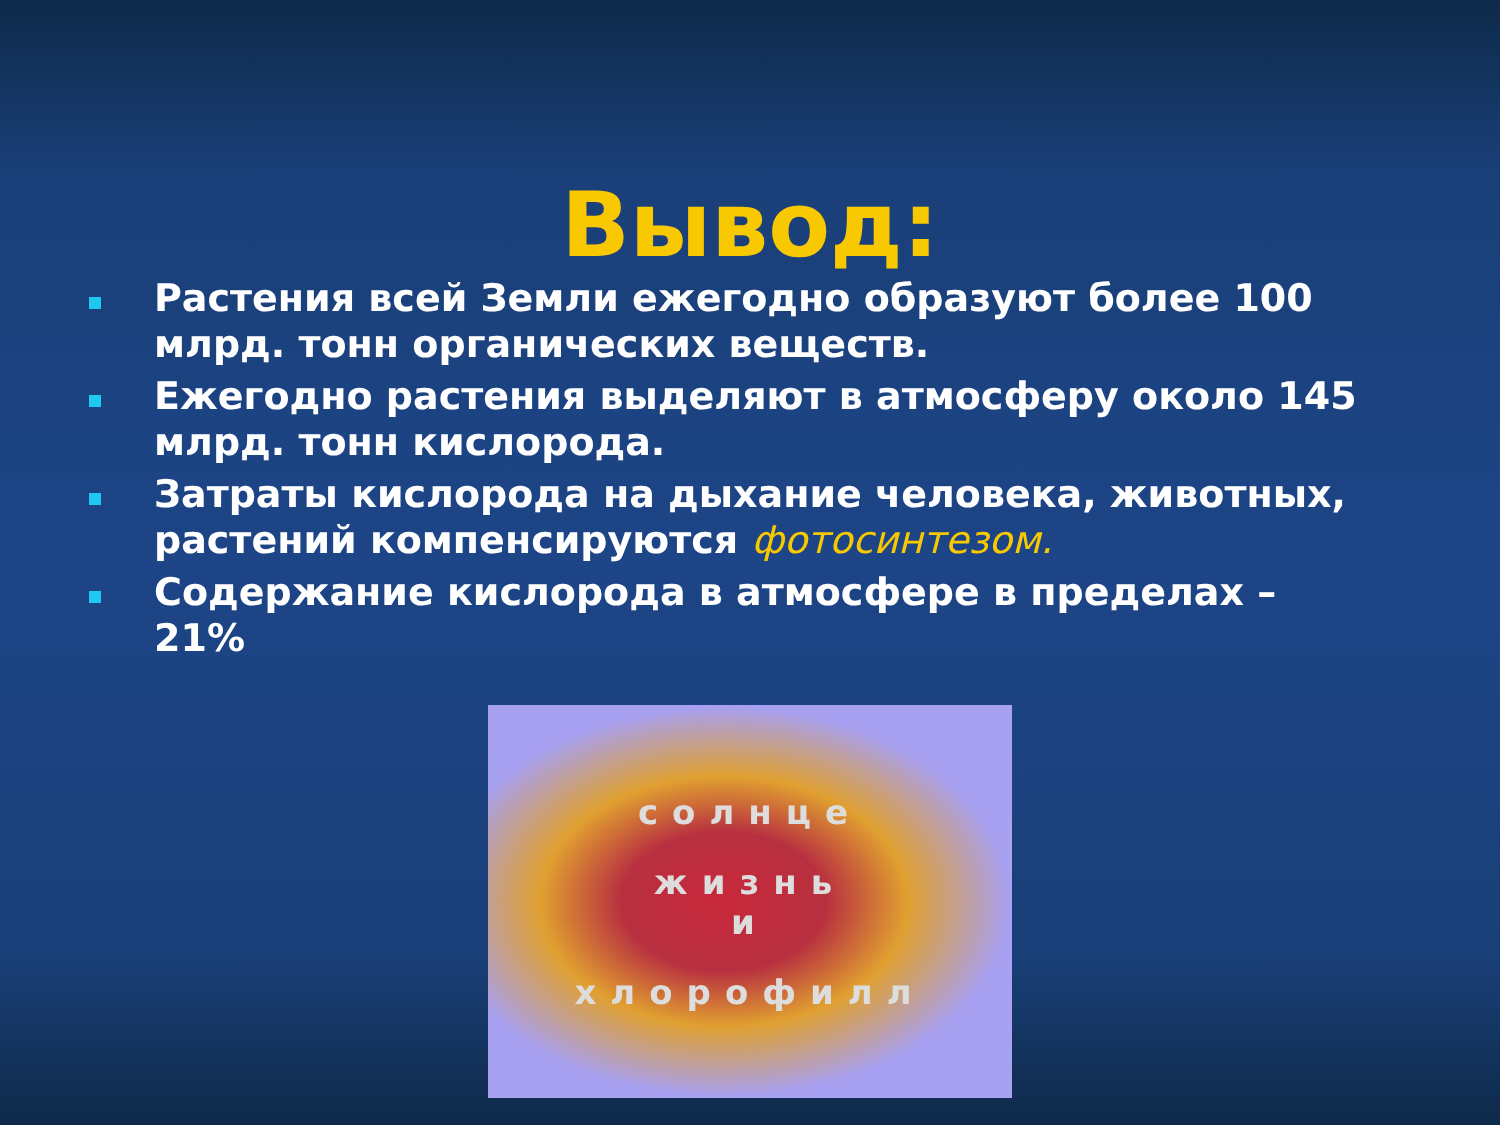Вывод:
Растения всей Земли ежегодно образуют более 100 млрд. тонн органических веществ.
Ежегодно растения выделяют в атмосферу около 145 млрд. тонн кислорода.
Затраты кислорода на дыхание человека, животных, растений компенсируются фотосинтезом.
Содержание кислорода в атмосфере в пределах – 21%
солнце
жизнь
и
хлорофилл